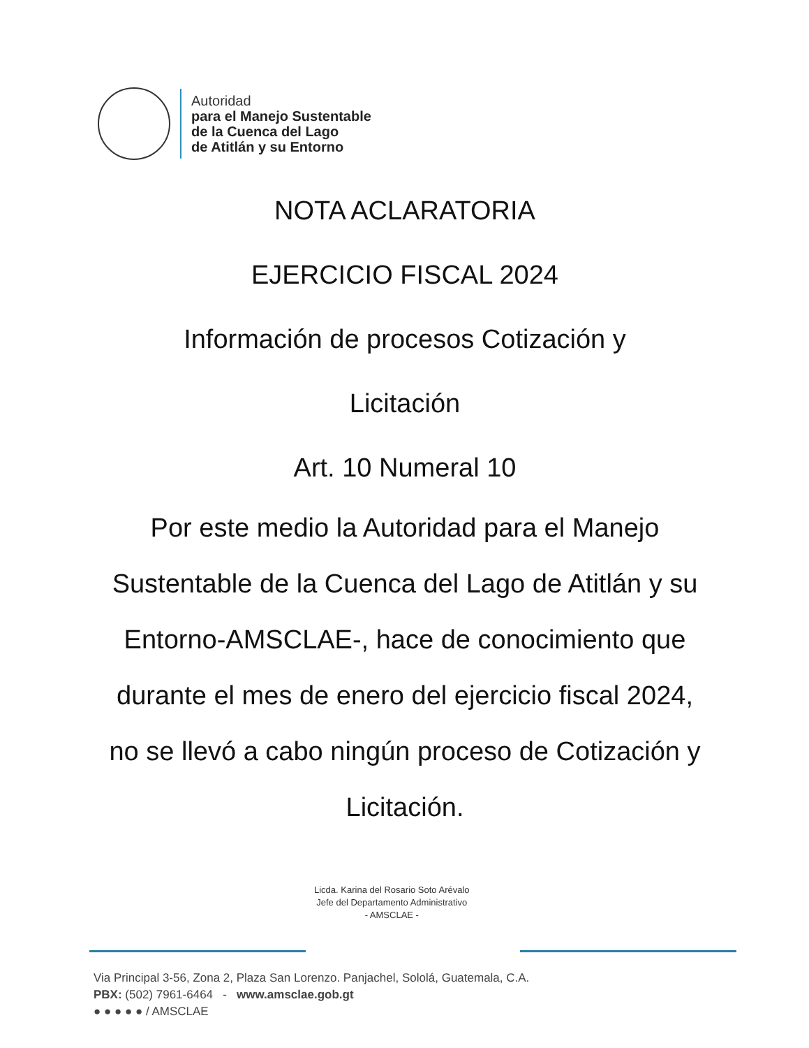Autoridad
para el Manejo Sustentable
de la Cuenca del Lago
de Atitlán y su Entorno
NOTA ACLARATORIA
EJERCICIO FISCAL 2024
Información de procesos Cotización y
Licitación
Art. 10 Numeral 10
Por este medio la Autoridad para el Manejo Sustentable de la Cuenca del Lago de Atitlán y su Entorno-AMSCLAE-, hace de conocimiento que durante el mes de enero del ejercicio fiscal 2024, no se llevó a cabo ningún proceso de Cotización y Licitación.
Licda. Karina del Rosario Soto Arévalo
Jefe del Departamento Administrativo
- AMSCLAE -
Via Principal 3-56, Zona 2, Plaza San Lorenzo. Panjachel, Sololá, Guatemala, C.A.
PBX: (502) 7961-6464 - www.amsclae.gob.gt
● ● ● ● ● / AMSCLAE